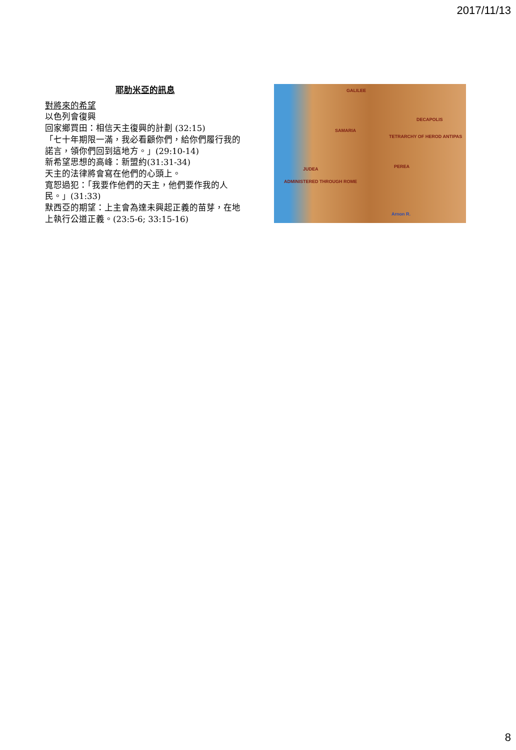2017/11/13
耶肋米亞的訊息
對將來的希望
以色列會復興
回家鄉買田：相信天主復興的計劃 (32:15)
「七十年期限一滿，我必看顧你們，給你們履行我的諾言，領你們回到這地方。」(29:10-14)
新希望思想的高峰：新盟約(31:31-34)
天主的法律將會寫在他們的心頭上。
寬恕過犯：「我要作他們的天主，他們要作我的人民。」(31:33)
默西亞的期望：上主會為達未興起正義的苗芽，在地上執行公道正義。(23:5-6; 33:15-16)
GALILEE
DECAPOLIS
SAMARIA
PEREA JUDEA
ADMINISTERED THROUGH ROME
TETRARCHY OF HEROD ANTIPAS
Arnon R.
8